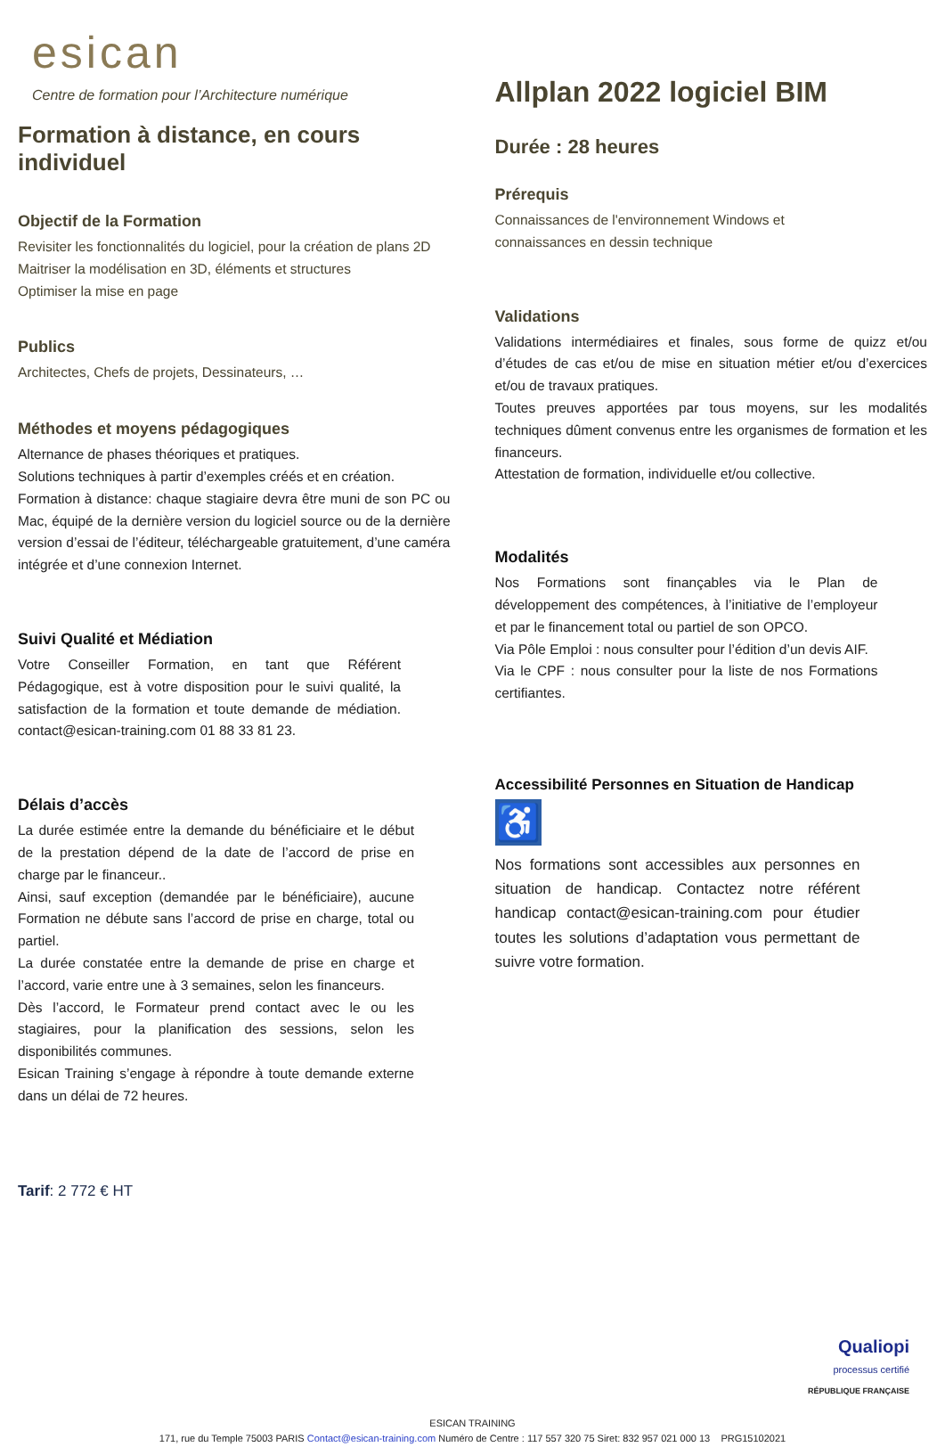esican
Centre de formation pour l’Architecture numérique
Formation à distance, en cours individuel
Objectif de la Formation
Revisiter les fonctionnalités du logiciel, pour la création de plans 2D
Maitriser la modélisation en 3D, éléments et structures
Optimiser la mise en page
Publics
Architectes, Chefs de projets, Dessinateurs, …
Méthodes et moyens pédagogiques
Alternance de phases théoriques et pratiques.
Solutions techniques à partir d’exemples créés et en création.
Formation à distance: chaque stagiaire devra être muni de son PC ou Mac, équipé de la dernière version du logiciel source ou de la dernière version d’essai de l’éditeur, téléchargeable gratuitement, d’une caméra intégrée et d’une connexion Internet.
Suivi Qualité et Médiation
Votre Conseiller Formation, en tant que Référent Pédagogique, est à votre disposition pour le suivi qualité, la satisfaction de la formation et toute demande de médiation. contact@esican-training.com 01 88 33 81 23.
Délais d’accès
La durée estimée entre la demande du bénéficiaire et le début de la prestation dépend de la date de l’accord de prise en charge par le financeur..
Ainsi, sauf exception (demandée par le bénéficiaire), aucune Formation ne débute sans l’accord de prise en charge, total ou partiel.
La durée constatée entre la demande de prise en charge et l’accord, varie entre une à 3 semaines, selon les financeurs.
Dès l’accord, le Formateur prend contact avec le ou les stagiaires, pour la planification des sessions, selon les disponibilités communes.
Esican Training s’engage à répondre à toute demande externe dans un délai de 72 heures.
Tarif: 2 772 € HT
Allplan 2022 logiciel BIM
Durée : 28 heures
Prérequis
Connaissances de l'environnement Windows et
connaissances en dessin technique
Validations
Validations intermédiaires et finales, sous forme de quizz et/ou d’études de cas et/ou de mise en situation métier et/ou d’exercices et/ou de travaux pratiques.
Toutes preuves apportées par tous moyens, sur les modalités techniques dûment convenus entre les organismes de formation et les financeurs.
Attestation de formation, individuelle et/ou collective.
Modalités
Nos Formations sont finançables via le Plan de développement des compétences, à l’initiative de l’employeur et par le financement total ou partiel de son OPCO.
Via Pôle Emploi : nous consulter pour l’édition d’un devis AIF.
Via le CPF : nous consulter pour la liste de nos Formations certifiantes.
Accessibilité Personnes en Situation de Handicap
♿
Nos formations sont accessibles aux personnes en situation de handicap. Contactez notre référent handicap contact@esican-training.com pour étudier toutes les solutions d’adaptation vous permettant de suivre votre formation.
Qualiopi
processus certifié
RÉPUBLIQUE FRANÇAISE
ESICAN TRAINING
171, rue du Temple 75003 PARIS Contact@esican-training.com Numéro de Centre : 117 557 320 75 Siret: 832 957 021 000 13 PRG15102021